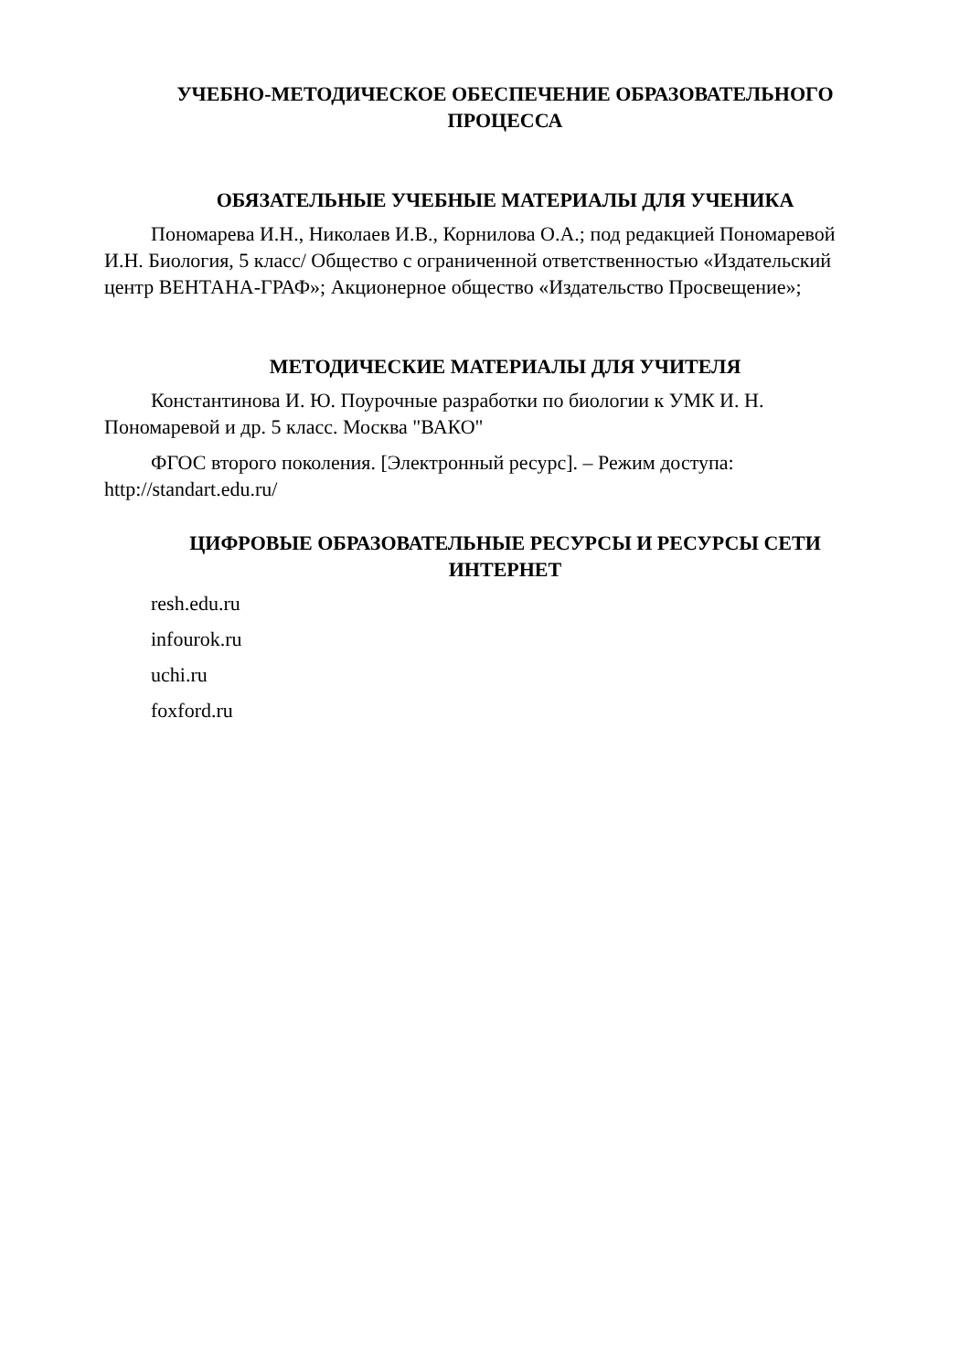УЧЕБНО-МЕТОДИЧЕСКОЕ ОБЕСПЕЧЕНИЕ ОБРАЗОВАТЕЛЬНОГО ПРОЦЕССА
ОБЯЗАТЕЛЬНЫЕ УЧЕБНЫЕ МАТЕРИАЛЫ ДЛЯ УЧЕНИКА
Пономарева И.Н., Николаев И.В., Корнилова О.А.; под редакцией Пономаревой И.Н. Биология, 5 класс/ Общество с ограниченной ответственностью «Издательский центр ВЕНТАНА-ГРАФ»; Акционерное общество «Издательство Просвещение»;
МЕТОДИЧЕСКИЕ МАТЕРИАЛЫ ДЛЯ УЧИТЕЛЯ
Константинова И. Ю. Поурочные разработки по биологии к УМК И. Н. Пономаревой и др. 5 класс. Москва "ВАКО"
ФГОС второго поколения. [Электронный ресурс]. – Режим доступа: http://standart.edu.ru/
ЦИФРОВЫЕ ОБРАЗОВАТЕЛЬНЫЕ РЕСУРСЫ И РЕСУРСЫ СЕТИ ИНТЕРНЕТ
resh.edu.ru
infourok.ru
uchi.ru
foxford.ru